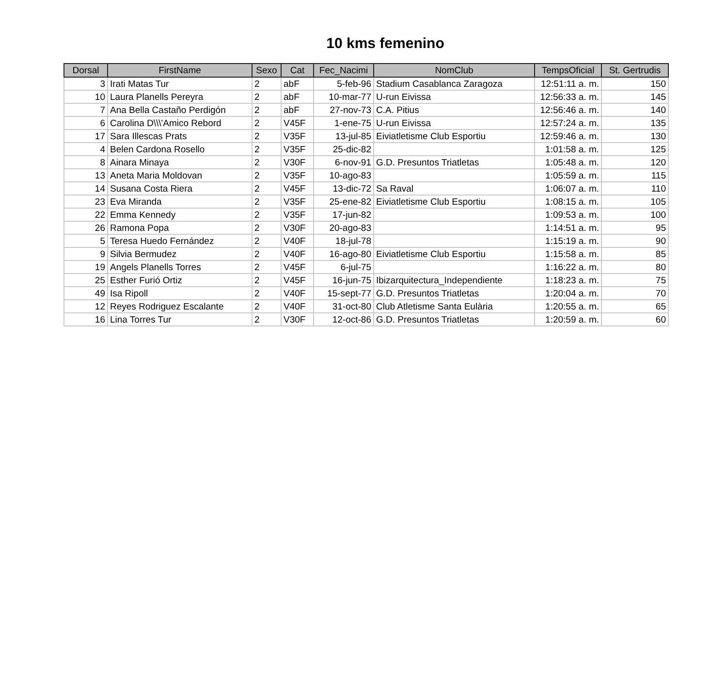10 kms femenino
| Dorsal | FirstName | Sexo | Cat | Fec_Nacimi | NomClub | TempsOficial | St. Gertrudis |
| --- | --- | --- | --- | --- | --- | --- | --- |
| 3 | Irati Matas Tur | 2 | abF | 5-feb-96 | Stadium Casablanca Zaragoza | 12:51:11 a. m. | 150 |
| 10 | Laura Planells Pereyra | 2 | abF | 10-mar-77 | U-run Eivissa | 12:56:33 a. m. | 145 |
| 7 | Ana Bella Castaño Perdigón | 2 | abF | 27-nov-73 | C.A. Pitius | 12:56:46 a. m. | 140 |
| 6 | Carolina D\\\'Amico Rebord | 2 | V45F | 1-ene-75 | U-run Eivissa | 12:57:24 a. m. | 135 |
| 17 | Sara Illescas Prats | 2 | V35F | 13-jul-85 | Eiviatletisme Club Esportiu | 12:59:46 a. m. | 130 |
| 4 | Belen Cardona Rosello | 2 | V35F | 25-dic-82 | | 1:01:58 a. m. | 125 |
| 8 | Ainara Minaya | 2 | V30F | 6-nov-91 | G.D. Presuntos Triatletas | 1:05:48 a. m. | 120 |
| 13 | Aneta Maria Moldovan | 2 | V35F | 10-ago-83 | | 1:05:59 a. m. | 115 |
| 14 | Susana Costa Riera | 2 | V45F | 13-dic-72 | Sa Raval | 1:06:07 a. m. | 110 |
| 23 | Eva Miranda | 2 | V35F | 25-ene-82 | Eiviatletisme Club Esportiu | 1:08:15 a. m. | 105 |
| 22 | Emma Kennedy | 2 | V35F | 17-jun-82 | | 1:09:53 a. m. | 100 |
| 26 | Ramona Popa | 2 | V30F | 20-ago-83 | | 1:14:51 a. m. | 95 |
| 5 | Teresa Huedo Fernández | 2 | V40F | 18-jul-78 | | 1:15:19 a. m. | 90 |
| 9 | Silvia Bermudez | 2 | V40F | 16-ago-80 | Eiviatletisme Club Esportiu | 1:15:58 a. m. | 85 |
| 19 | Angels Planells Torres | 2 | V45F | 6-jul-75 | | 1:16:22 a. m. | 80 |
| 25 | Esther Furió Ortiz | 2 | V45F | 16-jun-75 | Ibizarquitectura_Independiente | 1:18:23 a. m. | 75 |
| 49 | Isa Ripoll | 2 | V40F | 15-sept-77 | G.D. Presuntos Triatletas | 1:20:04 a. m. | 70 |
| 12 | Reyes Rodriguez Escalante | 2 | V40F | 31-oct-80 | Club Atletisme Santa Eulària | 1:20:55 a. m. | 65 |
| 16 | Lina Torres Tur | 2 | V30F | 12-oct-86 | G.D. Presuntos Triatletas | 1:20:59 a. m. | 60 |